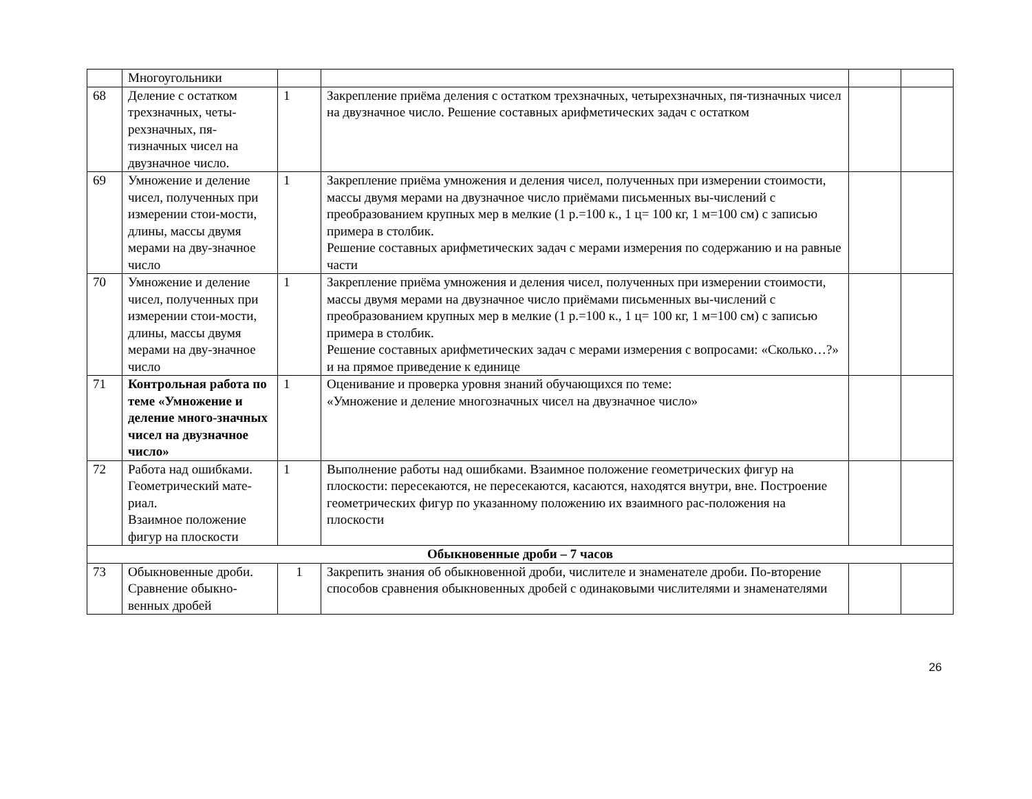| | Многоугольники | | | | |
| 68 | Деление с остатком трехзначных, четы-рехзначных, пя-тизначных чисел на двузначное число. | 1 | Закрепление приёма деления с остатком трехзначных, четырехзначных, пя-тизначных чисел на двузначное число. Решение составных арифметических задач с остатком | | |
| 69 | Умножение и деление чисел, полученных при измерении стои-мости, длины, массы двумя мерами на дву-значное число | 1 | Закрепление приёма умножения и деления чисел, полученных при измерении стоимости, массы двумя мерами на двузначное число приёмами письменных вы-числений с преобразованием крупных мер в мелкие (1 р.=100 к., 1 ц= 100 кг, 1 м=100 см) с записью примера в столбик. Решение составных арифметических задач с мерами измерения по содержанию и на равные части | | |
| 70 | Умножение и деление чисел, полученных при измерении стои-мости, длины, массы двумя мерами на дву-значное число | 1 | Закрепление приёма умножения и деления чисел, полученных при измерении стоимости, массы двумя мерами на двузначное число приёмами письменных вы-числений с преобразованием крупных мер в мелкие (1 р.=100 к., 1 ц= 100 кг, 1 м=100 см) с записью примера в столбик. Решение составных арифметических задач с мерами измерения с вопросами: «Сколько…?» и на прямое приведение к единице | | |
| 71 | Контрольная работа по теме «Умножение и деление много-значных чисел на двузначное число» | 1 | Оценивание и проверка уровня знаний обучающихся по теме: «Умножение и деление многозначных чисел на двузначное число» | | |
| 72 | Работа над ошибками. Геометрический мате-риал. Взаимное положение фигур на плоскости | 1 | Выполнение работы над ошибками. Взаимное положение геометрических фигур на плоскости: пересекаются, не пересекаются, касаются, находятся внутри, вне. Построение геометрических фигур по указанному положению их взаимного рас-положения на плоскости | | |
| Обыкновенные дроби – 7 часов | | | | | |
| 73 | Обыкновенные дроби. Сравнение обыкно-венных дробей | 1 | Закрепить знания об обыкновенной дроби, числителе и знаменателе дроби. По-вторение способов сравнения обыкновенных дробей с одинаковыми числителями и знаменателями | | |
26